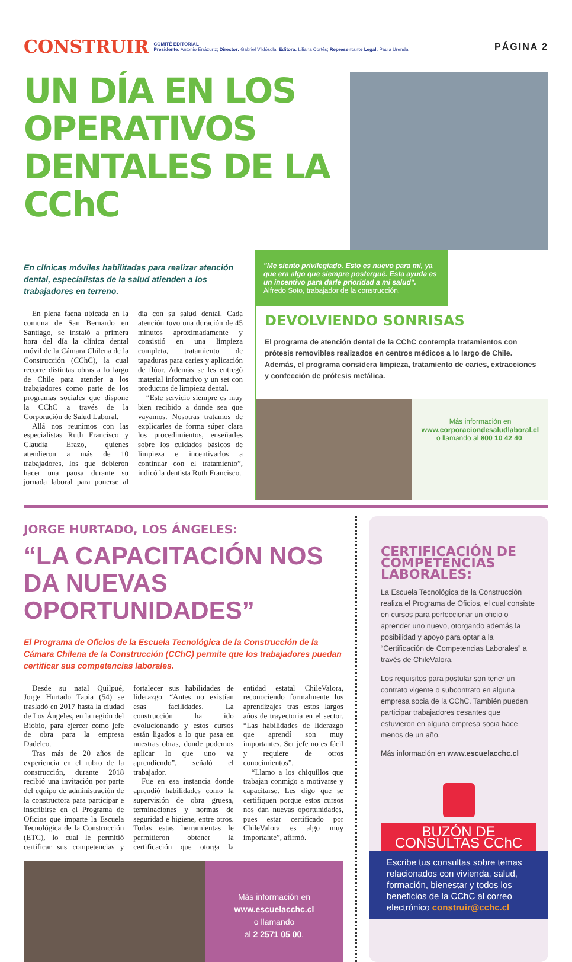CONSTRUIR
COMITÉ EDITORIAL
Presidente: Antonio Errázuriz; Director: Gabriel Vildósola; Editora: Liliana Cortés; Representante Legal: Paula Urenda.
PÁGINA 2
UN DÍA EN LOS OPERATIVOS DENTALES DE LA CChC
En clínicas móviles habilitadas para realizar atención dental, especialistas de la salud atienden a los trabajadores en terreno.
En plena faena ubicada en la comuna de San Bernardo en Santiago, se instaló a primera hora del día la clínica dental móvil de la Cámara Chilena de la Construcción (CChC), la cual recorre distintas obras a lo largo de Chile para atender a los trabajadores como parte de los programas sociales que dispone la CChC a través de la Corporación de Salud Laboral.
Allá nos reunimos con las especialistas Ruth Francisco y Claudia Erazo, quienes atendieron a más de 10 trabajadores, los que debieron hacer una pausa durante su jornada laboral para ponerse al día con su salud dental. Cada atención tuvo una duración de 45 minutos aproximadamente y consistió en una limpieza completa, tratamiento de tapaduras para caries y aplicación de flúor. Además se les entregó material informativo y un set con productos de limpieza dental.
“Este servicio siempre es muy bien recibido a donde sea que vayamos. Nosotras tratamos de explicarles de forma súper clara los procedimientos, enseñarles sobre los cuidados básicos de limpieza e incentivarlos a continuar con el tratamiento”, indicó la dentista Ruth Francisco.
"Me siento privilegiado. Esto es nuevo para mí, ya que era algo que siempre postergué. Esta ayuda es un incentivo para darle prioridad a mi salud".
Alfredo Soto, trabajador de la construcción.
DEVOLVIENDO SONRISAS
El programa de atención dental de la CChC contempla tratamientos con prótesis removibles realizados en centros médicos a lo largo de Chile. Además, el programa considera limpieza, tratamiento de caries, extracciones y confección de prótesis metálica.
Más información en
www.corporaciondesaludlaboral.cl
o llamando al 800 10 42 40.
JORGE HURTADO, LOS ÁNGELES:
“LA CAPACITACIÓN NOS DA NUEVAS OPORTUNIDADES”
El Programa de Oficios de la Escuela Tecnológica de la Construcción de la Cámara Chilena de la Construcción (CChC) permite que los trabajadores puedan certificar sus competencias laborales.
Desde su natal Quilpué, Jorge Hurtado Tapia (54) se trasladó en 2017 hasta la ciudad de Los Ángeles, en la región del Biobío, para ejercer como jefe de obra para la empresa Dadelco.
Tras más de 20 años de experiencia en el rubro de la construcción, durante 2018 recibió una invitación por parte del equipo de administración de la constructora para participar e inscribirse en el Programa de Oficios que imparte la Escuela Tecnológica de la Construcción (ETC), lo cual le permitió certificar sus competencias y fortalecer sus habilidades de liderazgo. “Antes no existían esas facilidades. La construcción ha ido evolucionando y estos cursos están ligados a lo que pasa en nuestras obras, donde podemos aplicar lo que uno va aprendiendo”, señaló el trabajador.
Fue en esa instancia donde aprendió habilidades como la supervisión de obra gruesa, terminaciones y normas de seguridad e higiene, entre otros. Todas estas herramientas le permitieron obtener la certificación que otorga la entidad estatal ChileValora, reconociendo formalmente los aprendizajes tras estos largos años de trayectoria en el sector. “Las habilidades de liderazgo que aprendí son muy importantes. Ser jefe no es fácil y requiere de otros conocimientos”.
“Llamo a los chiquillos que trabajan conmigo a motivarse y capacitarse. Les digo que se certifiquen porque estos cursos nos dan nuevas oportunidades, pues estar certificado por ChileValora es algo muy importante”, afirmó.
Más información en
www.escuelacchc.cl
o llamando
al 2 2571 05 00.
CERTIFICACIÓN DE COMPETENCIAS LABORALES:
La Escuela Tecnológica de la Construcción realiza el Programa de Oficios, el cual consiste en cursos para perfeccionar un oficio o aprender uno nuevo, otorgando además la posibilidad y apoyo para optar a la “Certificación de Competencias Laborales” a través de ChileValora.
Los requisitos para postular son tener un contrato vigente o subcontrato en alguna empresa socia de la CChC. También pueden participar trabajadores cesantes que estuvieron en alguna empresa socia hace menos de un año.
Más información en www.escuelacchc.cl
BUZÓN DE CONSULTAS CChC
Escribe tus consultas sobre temas relacionados con vivienda, salud, formación, bienestar y todos los beneficios de la CChC al correo electrónico construir@cchc.cl